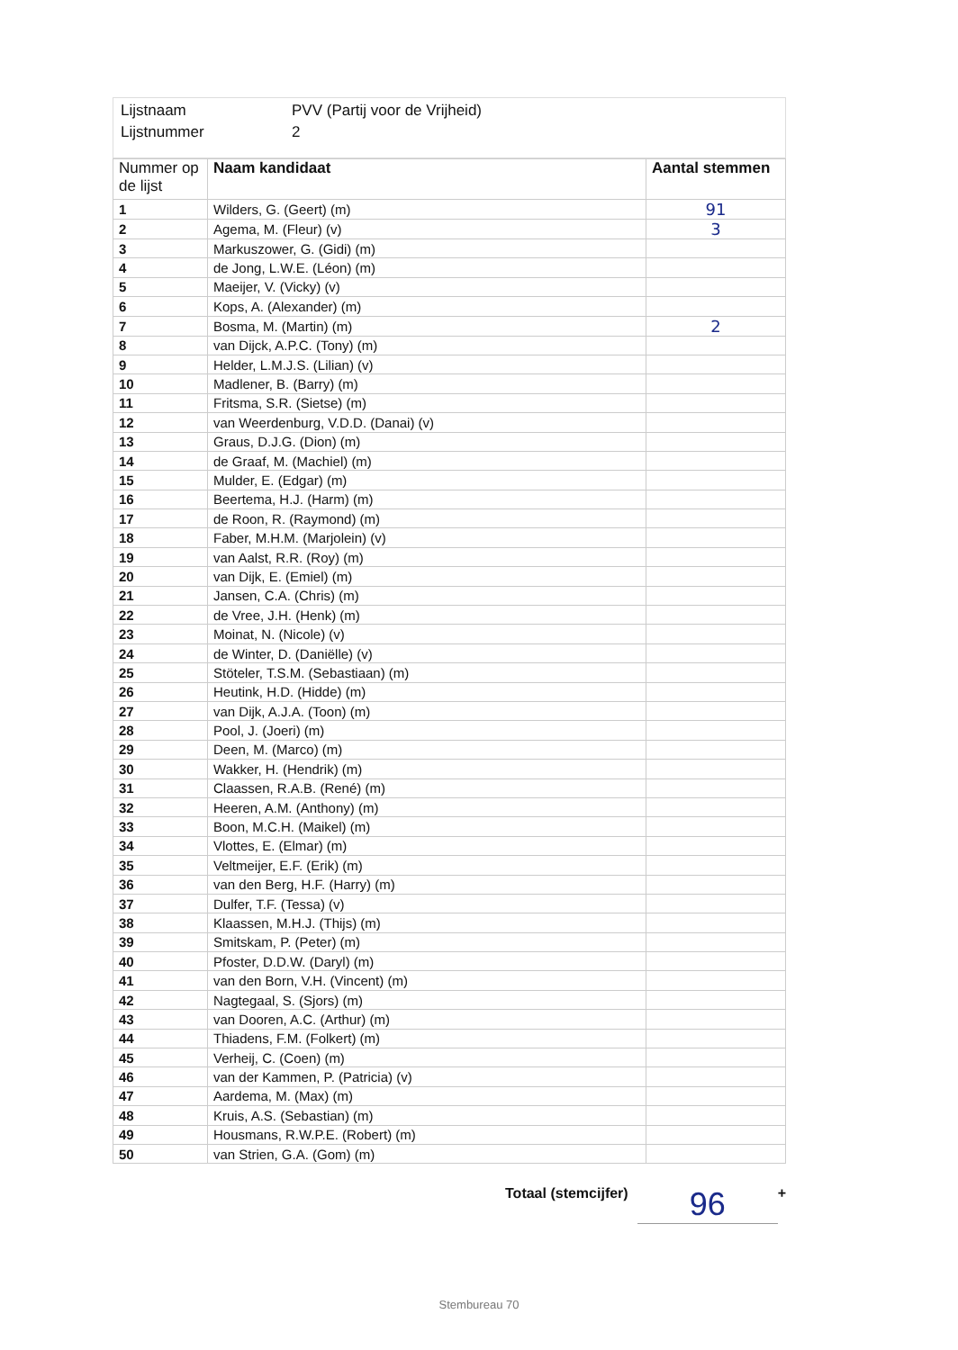Lijstnaam PVV (Partij voor de Vrijheid)
Lijstnummer 2
| Nummer op de lijst | Naam kandidaat | Aantal stemmen |
| --- | --- | --- |
| 1 | Wilders, G. (Geert) (m) | 91 |
| 2 | Agema, M. (Fleur) (v) | 3 |
| 3 | Markuszower, G. (Gidi) (m) | |
| 4 | de Jong, L.W.E. (Léon) (m) | |
| 5 | Maeijer, V. (Vicky) (v) | |
| 6 | Kops, A. (Alexander) (m) | |
| 7 | Bosma, M. (Martin) (m) | 2 |
| 8 | van Dijck, A.P.C. (Tony) (m) | |
| 9 | Helder, L.M.J.S. (Lilian) (v) | |
| 10 | Madlener, B. (Barry) (m) | |
| 11 | Fritsma, S.R. (Sietse) (m) | |
| 12 | van Weerdenburg, V.D.D. (Danai) (v) | |
| 13 | Graus, D.J.G. (Dion) (m) | |
| 14 | de Graaf, M. (Machiel) (m) | |
| 15 | Mulder, E. (Edgar) (m) | |
| 16 | Beertema, H.J. (Harm) (m) | |
| 17 | de Roon, R. (Raymond) (m) | |
| 18 | Faber, M.H.M. (Marjolein) (v) | |
| 19 | van Aalst, R.R. (Roy) (m) | |
| 20 | van Dijk, E. (Emiel) (m) | |
| 21 | Jansen, C.A. (Chris) (m) | |
| 22 | de Vree, J.H. (Henk) (m) | |
| 23 | Moinat, N. (Nicole) (v) | |
| 24 | de Winter, D. (Daniëlle) (v) | |
| 25 | Stöteler, T.S.M. (Sebastiaan) (m) | |
| 26 | Heutink, H.D. (Hidde) (m) | |
| 27 | van Dijk, A.J.A. (Toon) (m) | |
| 28 | Pool, J. (Joeri) (m) | |
| 29 | Deen, M. (Marco) (m) | |
| 30 | Wakker, H. (Hendrik) (m) | |
| 31 | Claassen, R.A.B. (René) (m) | |
| 32 | Heeren, A.M. (Anthony) (m) | |
| 33 | Boon, M.C.H. (Maikel) (m) | |
| 34 | Vlottes, E. (Elmar) (m) | |
| 35 | Veltmeijer, E.F. (Erik) (m) | |
| 36 | van den Berg, H.F. (Harry) (m) | |
| 37 | Dulfer, T.F. (Tessa) (v) | |
| 38 | Klaassen, M.H.J. (Thijs) (m) | |
| 39 | Smitskam, P. (Peter) (m) | |
| 40 | Pfoster, D.D.W. (Daryl) (m) | |
| 41 | van den Born, V.H. (Vincent) (m) | |
| 42 | Nagtegaal, S. (Sjors) (m) | |
| 43 | van Dooren, A.C. (Arthur) (m) | |
| 44 | Thiadens, F.M. (Folkert) (m) | |
| 45 | Verheij, C. (Coen) (m) | |
| 46 | van der Kammen, P. (Patricia) (v) | |
| 47 | Aardema, M. (Max) (m) | |
| 48 | Kruis, A.S. (Sebastian) (m) | |
| 49 | Housmans, R.W.P.E. (Robert) (m) | |
| 50 | van Strien, G.A. (Gom) (m) | |
Totaal (stemcijfer) 96 +
Stembureau 70